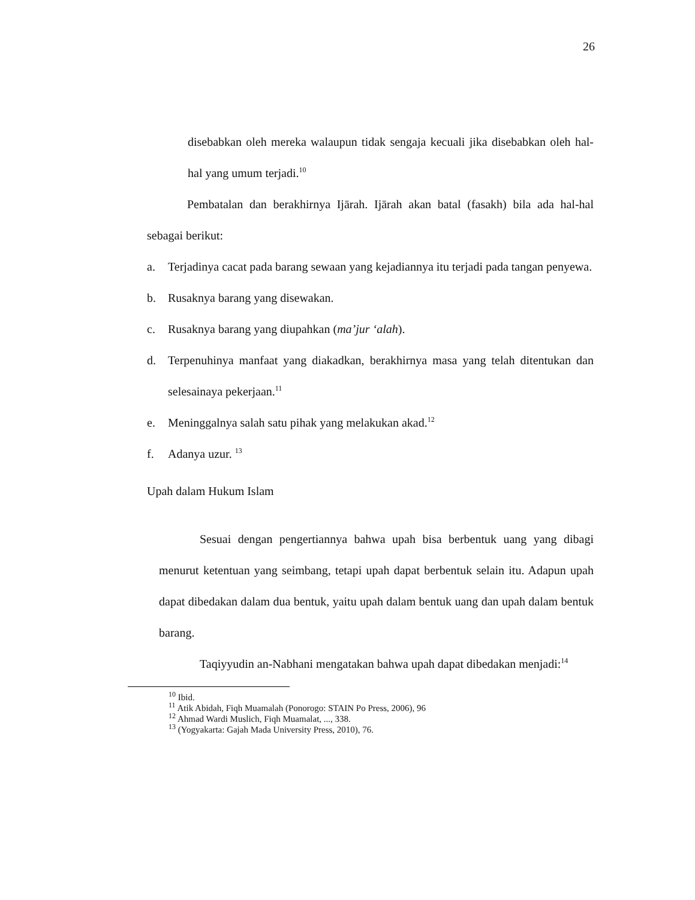26
disebabkan oleh mereka walaupun tidak sengaja kecuali jika disebabkan oleh hal-hal yang umum terjadi.<sup>10</sup>
Pembatalan dan berakhirnya Ijārah. Ijārah akan batal (fasakh) bila ada hal-hal sebagai berikut:
a. Terjadinya cacat pada barang sewaan yang kejadiannya itu terjadi pada tangan penyewa.
b. Rusaknya barang yang disewakan.
c. Rusaknya barang yang diupahkan (ma’jur ‘alah).
d. Terpenuhinya manfaat yang diakadkan, berakhirnya masa yang telah ditentukan dan selesainaya pekerjaan.<sup>11</sup>
e. Meninggalnya salah satu pihak yang melakukan akad.<sup>12</sup>
f. Adanya uzur. <sup>13</sup>
Upah dalam Hukum Islam
Sesuai dengan pengertiannya bahwa upah bisa berbentuk uang yang dibagi menurut ketentuan yang seimbang, tetapi upah dapat berbentuk selain itu. Adapun upah dapat dibedakan dalam dua bentuk, yaitu upah dalam bentuk uang dan upah dalam bentuk barang.
Taqiyyudin an-Nabhani mengatakan bahwa upah dapat dibedakan menjadi:<sup>14</sup>
<sup>10</sup> Ibid.
<sup>11</sup> Atik Abidah, Fiqh Muamalah (Ponorogo: STAIN Po Press, 2006), 96
<sup>12</sup> Ahmad Wardi Muslich, Fiqh Muamalat, ..., 338.
<sup>13</sup> (Yogyakarta: Gajah Mada University Press, 2010), 76.